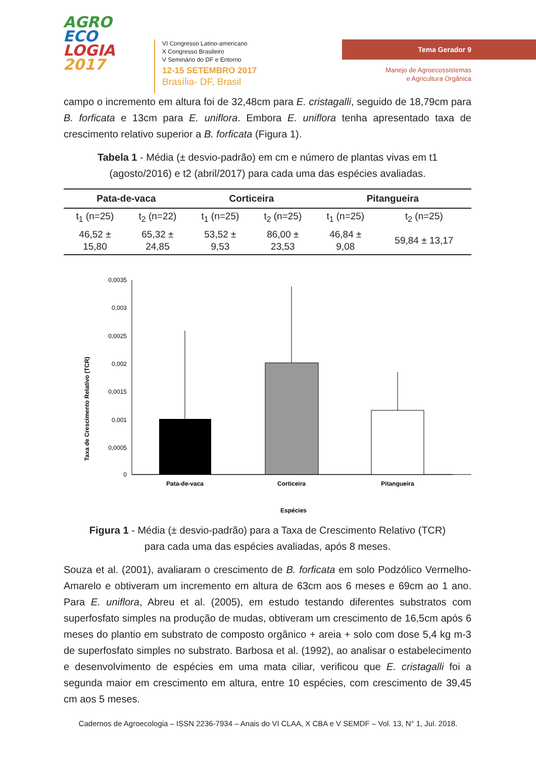AGRO
ECO
LOGIA
2017
VI Congresso Latino-americano
X Congresso Brasileiro
V Seminário do DF e Entorno
12-15 SETEMBRO 2017
Brasília- DF, Brasil
Tema Gerador 9
Manejo de Agroecossistemas
e Agricultura Orgânica
campo o incremento em altura foi de 32,48cm para E. cristagalli, seguido de 18,79cm para B. forficata e 13cm para E. uniflora. Embora E. uniflora tenha apresentado taxa de crescimento relativo superior a B. forficata (Figura 1).
Tabela 1 - Média (± desvio-padrão) em cm e número de plantas vivas em t1 (agosto/2016) e t2 (abril/2017) para cada uma das espécies avaliadas.
| Pata-de-vaca | | Corticeira | | Pitangueira | |
| --- | --- | --- | --- | --- | --- |
| t<sub>1</sub> (n=25) | t<sub>2</sub> (n=22) | t<sub>1</sub> (n=25) | t<sub>2</sub> (n=25) | t<sub>1</sub> (n=25) | t<sub>2</sub> (n=25) |
| 46,52 ± 15,80 | 65,32 ± 24,85 | 53,52 ± 9,53 | 86,00 ± 23,53 | 46,84 ± 9,08 | 59,84 ± 13,17 |
Taxa de Crescimento Relativo (TCR)
0,0035
0,003
0,0025
0,002
0,0015
0,001
0,0005
0
Pata-de-vaca
Corticeira
Pitangueira
Espécies
Figura 1 - Média (± desvio-padrão) para a Taxa de Crescimento Relativo (TCR) para cada uma das espécies avaliadas, após 8 meses.
Souza et al. (2001), avaliaram o crescimento de B. forficata em solo Podzólico Vermelho- Amarelo e obtiveram um incremento em altura de 63cm aos 6 meses e 69cm ao 1 ano. Para E. uniflora, Abreu et al. (2005), em estudo testando diferentes substratos com superfosfato simples na produção de mudas, obtiveram um crescimento de 16,5cm após 6 meses do plantio em substrato de composto orgânico + areia + solo com dose 5,4 kg m-3 de superfosfato simples no substrato. Barbosa et al. (1992), ao analisar o estabelecimento e desenvolvimento de espécies em uma mata ciliar, verificou que E. cristagalli foi a segunda maior em crescimento em altura, entre 10 espécies, com crescimento de 39,45 cm aos 5 meses.
Cadernos de Agroecologia – ISSN 2236-7934 – Anais do VI CLAA, X CBA e V SEMDF – Vol. 13, N° 1, Jul. 2018.